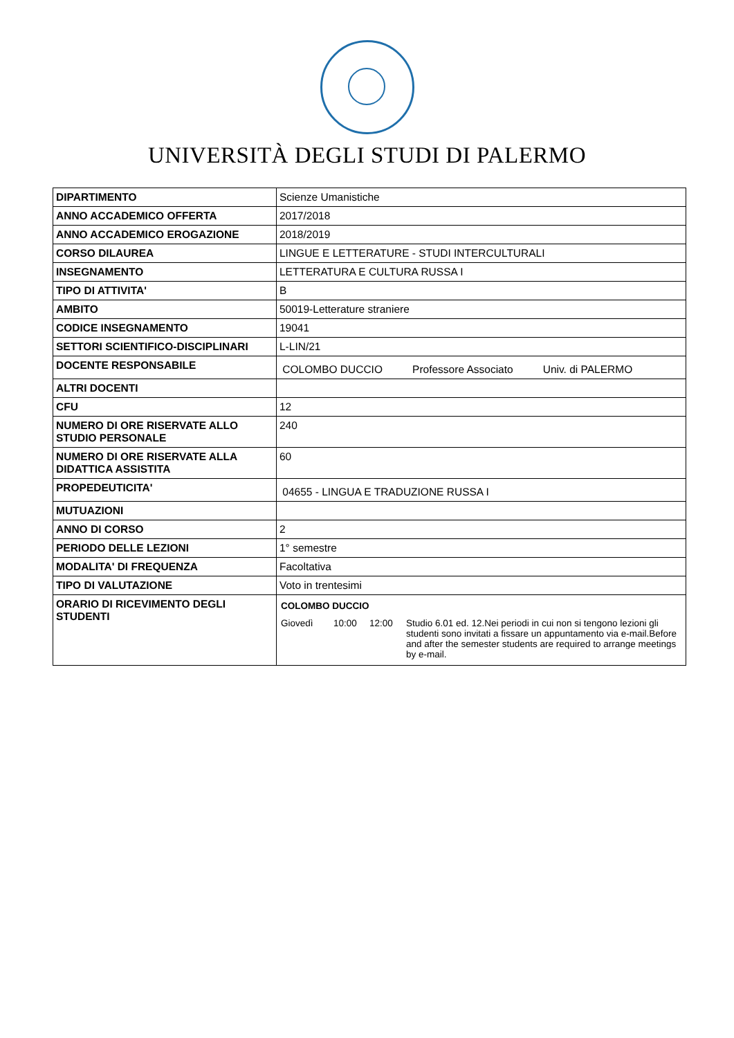UNIVERSITÀ DEGLI STUDI DI PALERMO
| DIPARTIMENTO | Scienze Umanistiche |
| ANNO ACCADEMICO OFFERTA | 2017/2018 |
| ANNO ACCADEMICO EROGAZIONE | 2018/2019 |
| CORSO DILAUREA | LINGUE E LETTERATURE - STUDI INTERCULTURALI |
| INSEGNAMENTO | LETTERATURA E CULTURA RUSSA I |
| TIPO DI ATTIVITA' | B |
| AMBITO | 50019-Letterature straniere |
| CODICE INSEGNAMENTO | 19041 |
| SETTORI SCIENTIFICO-DISCIPLINARI | L-LIN/21 |
| DOCENTE RESPONSABILE | COLOMBO DUCCIO Professore Associato Univ. di PALERMO |
| ALTRI DOCENTI | |
| CFU | 12 |
| NUMERO DI ORE RISERVATE ALLO STUDIO PERSONALE | 240 |
| NUMERO DI ORE RISERVATE ALLA DIDATTICA ASSISTITA | 60 |
| PROPEDEUTICITA' | 04655 - LINGUA E TRADUZIONE RUSSA I |
| MUTUAZIONI | |
| ANNO DI CORSO | 2 |
| PERIODO DELLE LEZIONI | 1° semestre |
| MODALITA' DI FREQUENZA | Facoltativa |
| TIPO DI VALUTAZIONE | Voto in trentesimi |
| ORARIO DI RICEVIMENTO DEGLI STUDENTI | COLOMBO DUCCIO Giovedì 10:00 12:00 Studio 6.01 ed. 12.Nei periodi in cui non si tengono lezioni gli studenti sono invitati a fissare un appuntamento via e-mail.Before and after the semester students are required to arrange meetings by e-mail. |